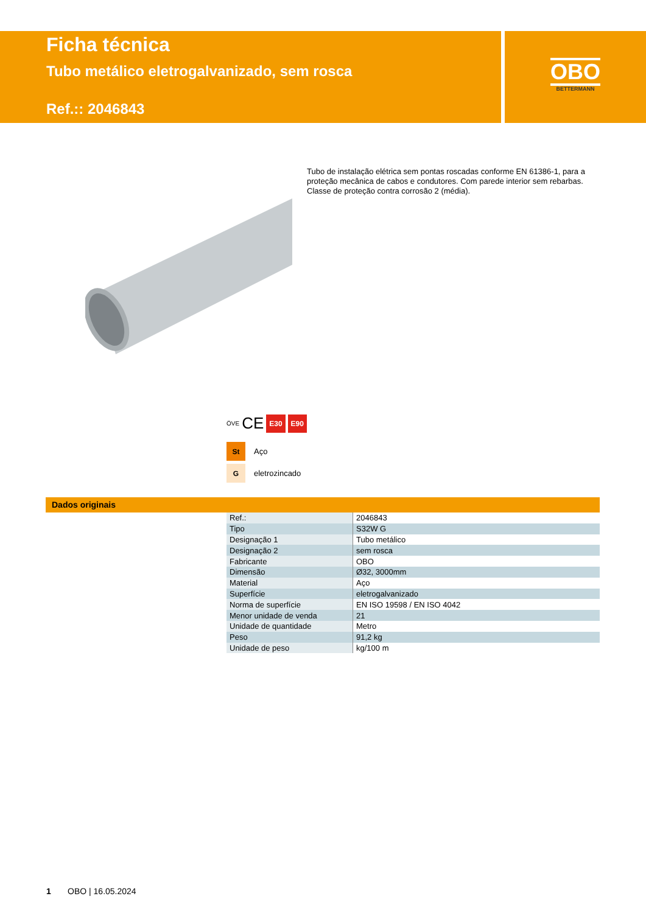Ficha técnica
Tubo metálico eletrogalvanizado, sem rosca
Ref.:: 2046843
OBO
BETTERMANN
Tubo de instalação elétrica sem pontas roscadas conforme EN 61386-1, para a proteção mecânica de cabos e condutores. Com parede interior sem rebarbas. Classe de proteção contra corrosão 2 (média).
ÖVE CE E30 E90
St Aço
Geletrozincado
Dados originais
| Ref.: | 2046843 |
| Tipo | S32W G |
| Designação 1 | Tubo metálico |
| Designação 2 | sem rosca |
| Fabricante | OBO |
| Dimensão | Ø32, 3000mm |
| Material | Aço |
| Superfície | eletrogalvanizado |
| Norma de superfície | EN ISO 19598 / EN ISO 4042 |
| Menor unidade de venda | 21 |
| Unidade de quantidade | Metro |
| Peso | 91,2 kg |
| Unidade de peso | kg/100 m |
1 OBO | 16.05.2024